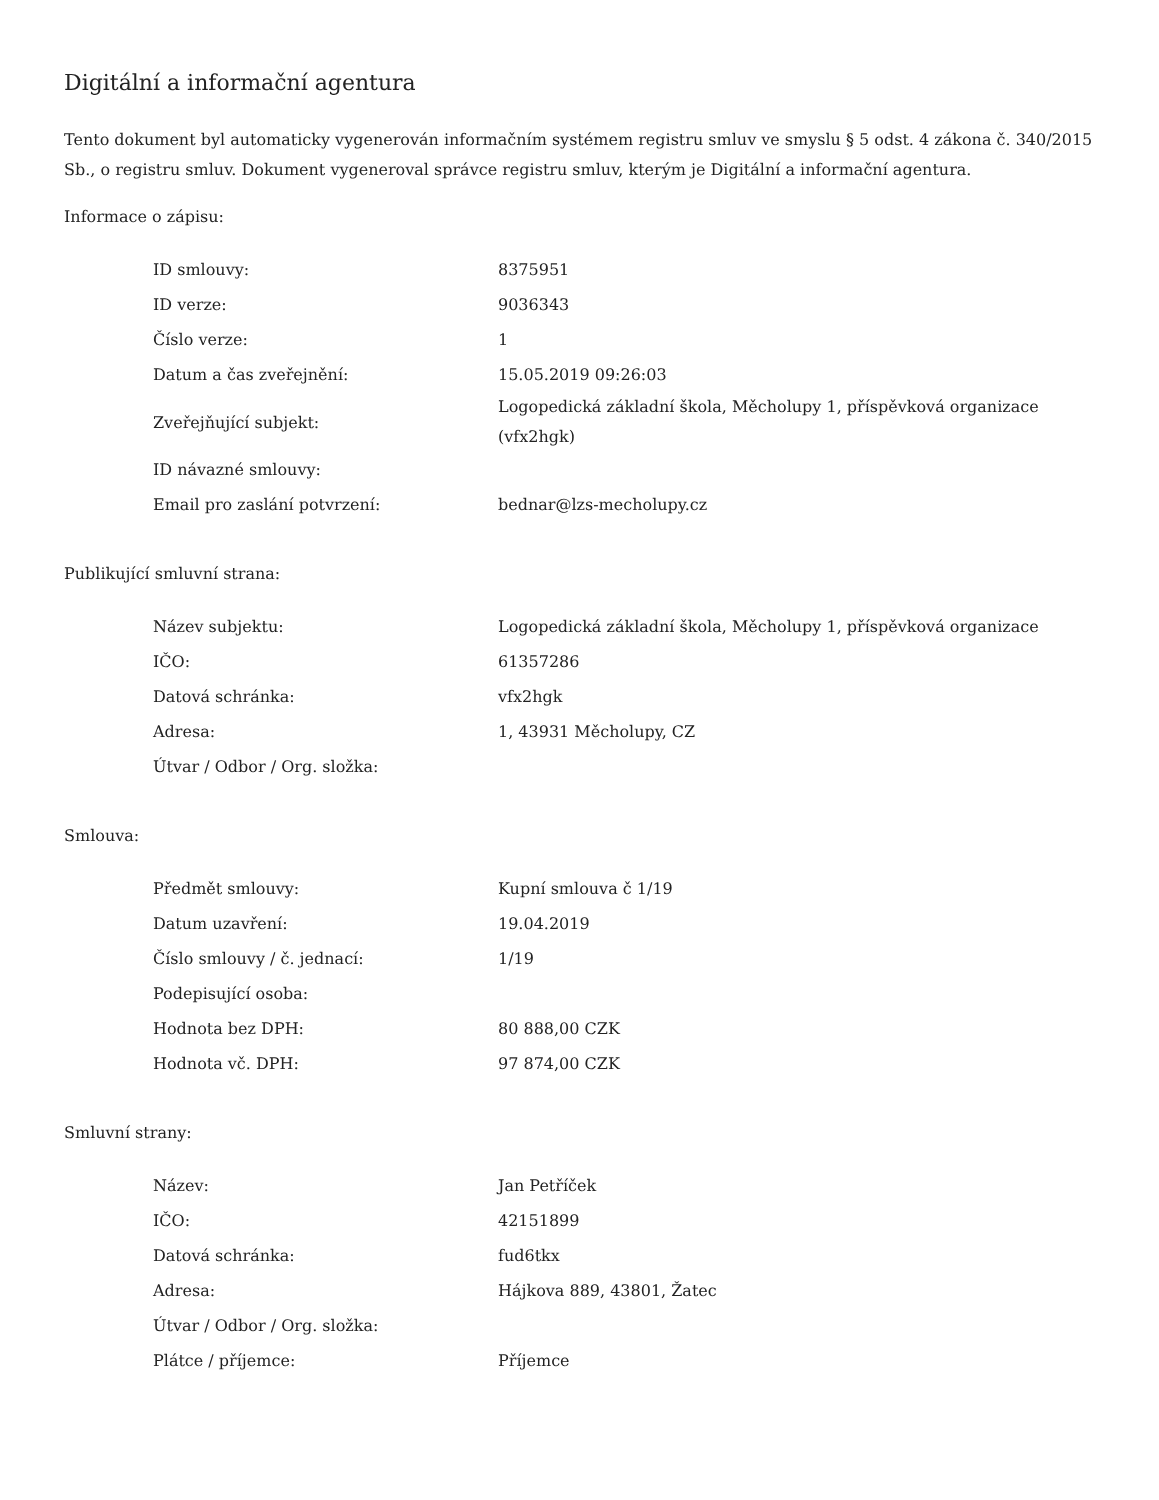Digitální a informační agentura
Tento dokument byl automaticky vygenerován informačním systémem registru smluv ve smyslu § 5 odst. 4 zákona č. 340/2015 Sb., o registru smluv. Dokument vygeneroval správce registru smluv, kterým je Digitální a informační agentura.
Informace o zápisu:
| ID smlouvy: | 8375951 |
| ID verze: | 9036343 |
| Číslo verze: | 1 |
| Datum a čas zveřejnění: | 15.05.2019 09:26:03 |
| Zveřejňující subjekt: | Logopedická základní škola, Měcholupy 1, příspěvková organizace (vfx2hgk) |
| ID návazné smlouvy: | |
| Email pro zaslání potvrzení: | bednar@lzs-mecholupy.cz |
Publikující smluvní strana:
| Název subjektu: | Logopedická základní škola, Měcholupy 1, příspěvková organizace |
| IČO: | 61357286 |
| Datová schránka: | vfx2hgk |
| Adresa: | 1, 43931 Měcholupy, CZ |
| Útvar / Odbor / Org. složka: | |
Smlouva:
| Předmět smlouvy: | Kupní smlouva č 1/19 |
| Datum uzavření: | 19.04.2019 |
| Číslo smlouvy / č. jednací: | 1/19 |
| Podepisující osoba: | |
| Hodnota bez DPH: | 80 888,00 CZK |
| Hodnota vč. DPH: | 97 874,00 CZK |
Smluvní strany:
| Název: | Jan Petříček |
| IČO: | 42151899 |
| Datová schránka: | fud6tkx |
| Adresa: | Hájkova 889, 43801, Žatec |
| Útvar / Odbor / Org. složka: | |
| Plátce / příjemce: | Příjemce |